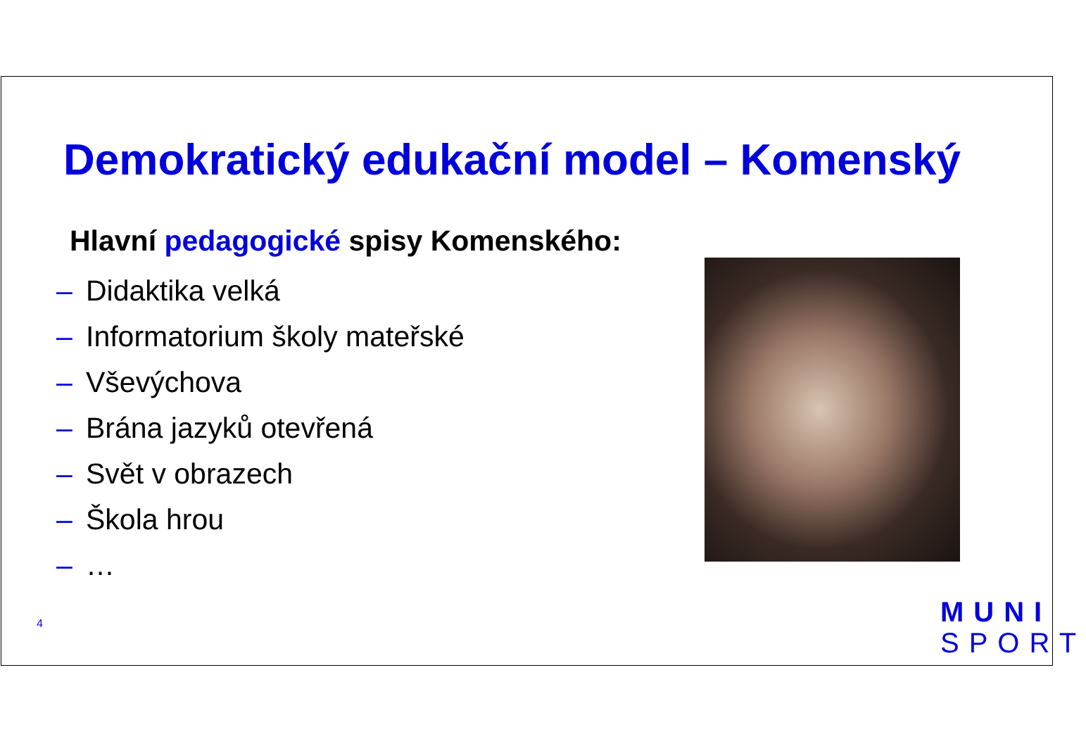Demokratický edukační model – Komenský
Hlavní pedagogické spisy Komenského:
– Didaktika velká
– Informatorium školy mateřské
– Vševýchova
– Brána jazyků otevřená
– Svět v obrazech
– Škola hrou
– …
4
MUNI
SPORT